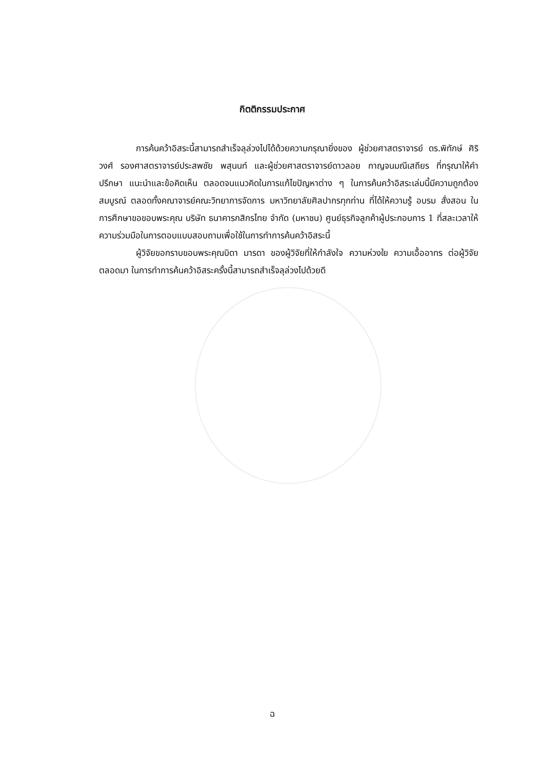กิตติกรรมประกาศ
การค้นคว้าอิสระนี้สามารถสำเร็จลุล่วงไปได้ด้วยความกรุณายิ่งของ ผู้ช่วยศาสตราจารย์ ดร.พิทักษ์ ศิริวงศ์ รองศาสตราจารย์ประสพชัย พสุนนท์ และผู้ช่วยศาสตราจารย์ดาวลอย กาญจนมณีเสถียร ที่กรุณาให้คำปรึกษา แนะนำและข้อคิดเห็น ตลอดจนแนวคิดในการแก้ไขปัญหาต่าง ๆ ในการค้นคว้าอิสระเล่มนี้มีความถูกต้องสมบูรณ์ ตลอดทั้งคณาจารย์คณะวิทยาการจัดการ มหาวิทยาลัยศิลปากรทุกท่าน ที่ได้ให้ความรู้ อบรม สั่งสอน ในการศึกษาขอขอบพระคุณ บริษัท ธนาคารกสิกรไทย จำกัด (มหาชน) ศูนย์ธุรกิจลูกค้าผู้ประกอบการ 1 ที่สละเวลาให้ความร่วมมือในการตอบแบบสอบถามเพื่อใช้ในการทำการค้นคว้าอิสระนี้
ผู้วิจัยขอกราบขอบพระคุณบิดา มารดา ของผู้วิจัยที่ให้กำลังใจ ความห่วงใย ความเอื้ออาทร ต่อผู้วิจัยตลอดมา ในการทำการค้นคว้าอิสระครั้งนี้สามารถสำเร็จลุล่วงไปด้วยดี
ฉ